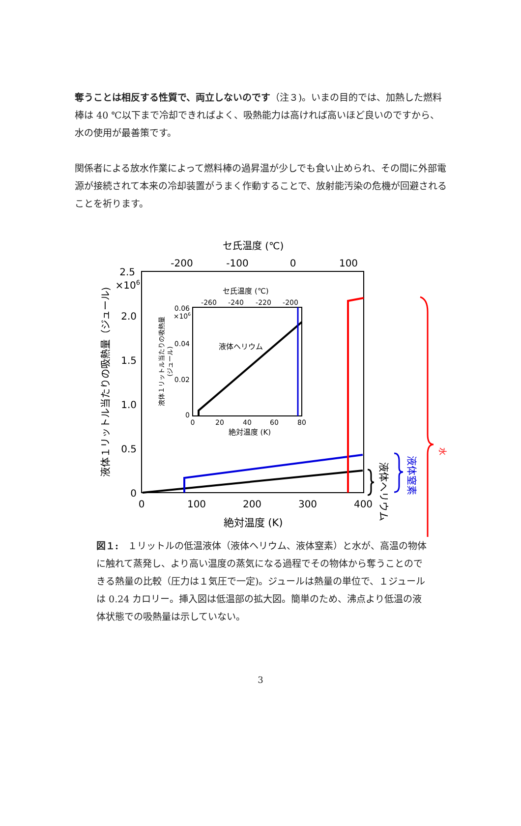奪うことは相反する性質で、両立しないのです（注３)。いまの目的では、加熱した燃料棒は 40 ℃以下まで冷却できればよく、吸熱能力は高ければ高いほど良いのですから、水の使用が最善策です。
関係者による放水作業によって燃料棒の過昇温が少しでも食い止められ、その間に外部電源が接続されて本来の冷却装置がうまく作動することで、放射能汚染の危機が回避されることを祈ります。
セ氏温度 (℃)
-200
-100
0
100
2.5
×106
2.0
1.5
1.0
0.5
0
0
100
200
300
400
絶対温度 (K)
液体１リットル当たりの吸熱量（ジュール)
セ氏温度 (℃)
-260
-240
-220
-200
0.06
×106
0.04
0.02
0
0
20
40
60
80
絶対温度 (K)
液体１リットル当たりの吸熱量
(ジュール)
液体ヘリウム
水
液体窒素
液体ヘリウム
図１:　１リットルの低温液体（液体ヘリウム、液体窒素）と水が、高温の物体に触れて蒸発し、より高い温度の蒸気になる過程でその物体から奪うことのできる熱量の比較（圧力は１気圧で一定)。ジュールは熱量の単位で、１ジュールは 0.24 カロリー。挿入図は低温部の拡大図。簡単のため、沸点より低温の液体状態での吸熱量は示していない。
3